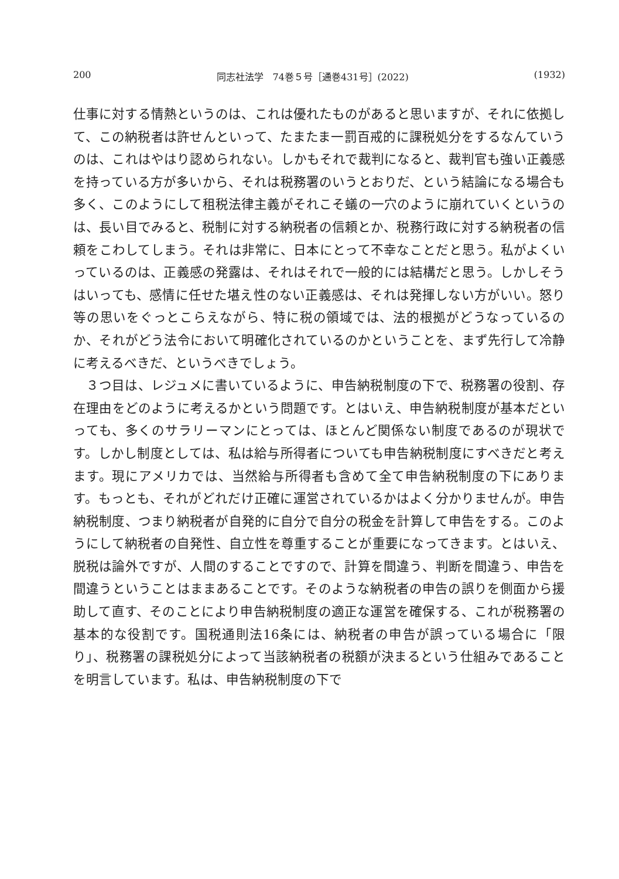200 同志社法学　74巻５号［通巻431号］(2022) (1932)
仕事に対する情熱というのは、これは優れたものがあると思いますが、それに依拠して、この納税者は許せんといって、たまたま一罰百戒的に課税処分をするなんていうのは、これはやはり認められない。しかもそれで裁判になると、裁判官も強い正義感を持っている方が多いから、それは税務署のいうとおりだ、という結論になる場合も多く、このようにして租税法律主義がそれこそ蟻の一穴のように崩れていくというのは、長い目でみると、税制に対する納税者の信頼とか、税務行政に対する納税者の信頼をこわしてしまう。それは非常に、日本にとって不幸なことだと思う。私がよくいっているのは、正義感の発露は、それはそれで一般的には結構だと思う。しかしそうはいっても、感情に任せた堪え性のない正義感は、それは発揮しない方がいい。怒り等の思いをぐっとこらえながら、特に税の領域では、法的根拠がどうなっているのか、それがどう法令において明確化されているのかということを、まず先行して冷静に考えるべきだ、というべきでしょう。
３つ目は、レジュメに書いているように、申告納税制度の下で、税務署の役割、存在理由をどのように考えるかという問題です。とはいえ、申告納税制度が基本だといっても、多くのサラリーマンにとっては、ほとんど関係ない制度であるのが現状です。しかし制度としては、私は給与所得者についても申告納税制度にすべきだと考えます。現にアメリカでは、当然給与所得者も含めて全て申告納税制度の下にあります。もっとも、それがどれだけ正確に運営されているかはよく分かりませんが。申告納税制度、つまり納税者が自発的に自分で自分の税金を計算して申告をする。このようにして納税者の自発性、自立性を尊重することが重要になってきます。とはいえ、脱税は論外ですが、人間のすることですので、計算を間違う、判断を間違う、申告を間違うということはままあることです。そのような納税者の申告の誤りを側面から援助して直す、そのことにより申告納税制度の適正な運営を確保する、これが税務署の基本的な役割です。国税通則法16条には、納税者の申告が誤っている場合に「限り」、税務署の課税処分によって当該納税者の税額が決まるという仕組みであることを明言しています。私は、申告納税制度の下で